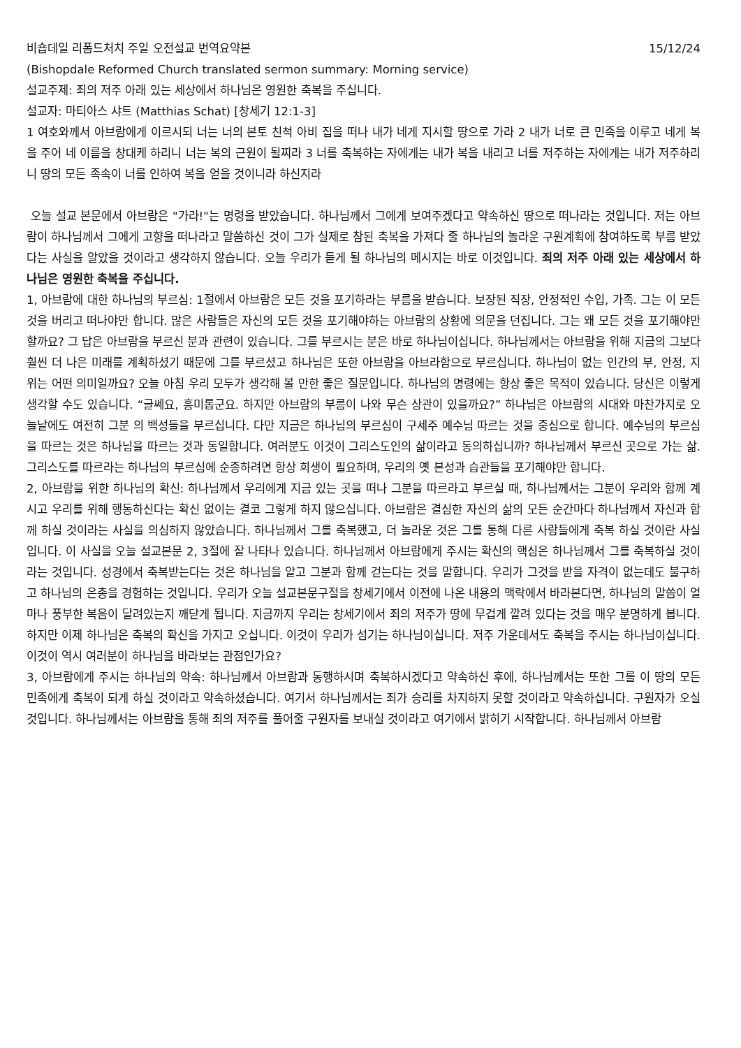비숍데일 리폼드처치 주일 오전설교 번역요약본 15/12/24
(Bishopdale Reformed Church translated sermon summary: Morning service)
설교주제: 죄의 저주 아래 있는 세상에서 하나님은 영원한 축복을 주십니다.
설교자: 마티아스 샤트 (Matthias Schat) [창세기 12:1-3]
1 여호와께서 아브람에게 이르시되 너는 너의 본토 친척 아비 집을 떠나 내가 네게 지시할 땅으로 가라 2 내가 너로 큰 민족을 이루고 네게 복을 주어 네 이름을 창대케 하리니 너는 복의 근원이 될찌라 3 너를 축복하는 자에게는 내가 복을 내리고 너를 저주하는 자에게는 내가 저주하리니 땅의 모든 족속이 너를 인하여 복을 얻을 것이니라 하신지라
오늘 설교 본문에서 아브람은 "가라!"는 명령을 받았습니다. 하나님께서 그에게 보여주겠다고 약속하신 땅으로 떠나라는 것입니다. 저는 아브람이 하나님께서 그에게 고향을 떠나라고 말씀하신 것이 그가 실제로 참된 축복을 가져다 줄 하나님의 놀라운 구원계획에 참여하도록 부름 받았다는 사실을 알았을 것이라고 생각하지 않습니다. 오늘 우리가 듣게 될 하나님의 메시지는 바로 이것입니다. 죄의 저주 아래 있는 세상에서 하나님은 영원한 축복을 주십니다.
1, 아브람에 대한 하나님의 부르심: 1절에서 아브람은 모든 것을 포기하라는 부름을 받습니다. 보장된 직장, 안정적인 수입, 가족. 그는 이 모든 것을 버리고 떠나야만 합니다. 많은 사람들은 자신의 모든 것을 포기해야하는 아브람의 상황에 의문을 던집니다. 그는 왜 모든 것을 포기해야만 할까요? 그 답은 아브람을 부르신 분과 관련이 있습니다. 그를 부르시는 분은 바로 하나님이십니다. 하나님께서는 아브람을 위해 지금의 그보다 훨씬 더 나은 미래를 계획하셨기 때문에 그를 부르셨고 하나님은 또한 아브람을 아브라함으로 부르십니다. 하나님이 없는 인간의 부, 안정, 지위는 어떤 의미일까요? 오늘 아침 우리 모두가 생각해 볼 만한 좋은 질문입니다. 하나님의 명령에는 항상 좋은 목적이 있습니다. 당신은 이렇게 생각할 수도 있습니다. “글쎄요, 흥미롭군요. 하지만 아브람의 부름이 나와 무슨 상관이 있을까요?” 하나님은 아브람의 시대와 마찬가지로 오늘날에도 여전히 그분 의 백성들을 부르십니다. 다만 지금은 하나님의 부르심이 구세주 예수님 따르는 것을 중심으로 합니다. 예수님의 부르심을 따르는 것은 하나님을 따르는 것과 동일합니다. 여러분도 이것이 그리스도인의 삶이라고 동의하십니까? 하나님께서 부르신 곳으로 가는 삶. 그리스도를 따르라는 하나님의 부르심에 순종하려면 항상 희생이 필요하며, 우리의 옛 본성과 습관들을 포기해야만 합니다.
2, 아브람을 위한 하나님의 확신: 하나님께서 우리에게 지금 있는 곳을 떠나 그분을 따르라고 부르실 때, 하나님께서는 그분이 우리와 함께 계시고 우리를 위해 행동하신다는 확신 없이는 결코 그렇게 하지 않으십니다. 아브람은 결심한 자신의 삶의 모든 순간마다 하나님께서 자신과 함께 하실 것이라는 사실을 의심하지 않았습니다. 하나님께서 그를 축복했고, 더 놀라운 것은 그를 통해 다른 사람들에게 축복 하실 것이란 사실입니다. 이 사실을 오늘 설교본문 2, 3절에 잘 나타나 있습니다. 하나님께서 아브람에게 주시는 확신의 핵심은 하나님께서 그를 축복하실 것이라는 것입니다. 성경에서 축복받는다는 것은 하나님을 알고 그분과 함께 걷는다는 것을 말합니다. 우리가 그것을 받을 자격이 없는데도 불구하고 하나님의 은총을 경험하는 것입니다. 우리가 오늘 설교본문구절을 창세기에서 이전에 나온 내용의 맥락에서 바라본다면, 하나님의 말씀이 얼마나 풍부한 복음이 달려있는지 깨닫게 됩니다. 지금까지 우리는 창세기에서 죄의 저주가 땅에 무겁게 깔려 있다는 것을 매우 분명하게 봅니다. 하지만 이제 하나님은 축복의 확신을 가지고 오십니다. 이것이 우리가 섬기는 하나님이십니다. 저주 가운데서도 축복을 주시는 하나님이십니다. 이것이 역시 여러분이 하나님을 바라보는 관점인가요?
3, 아브람에게 주시는 하나님의 약속: 하나님께서 아브람과 동행하시며 축복하시겠다고 약속하신 후에, 하나님께서는 또한 그를 이 땅의 모든 민족에게 축복이 되게 하실 것이라고 약속하셨습니다. 여기서 하나님께서는 죄가 승리를 차지하지 못할 것이라고 약속하십니다. 구원자가 오실 것입니다. 하나님께서는 아브람을 통해 죄의 저주를 풀어줄 구원자를 보내실 것이라고 여기에서 밝히기 시작합니다. 하나님께서 아브람